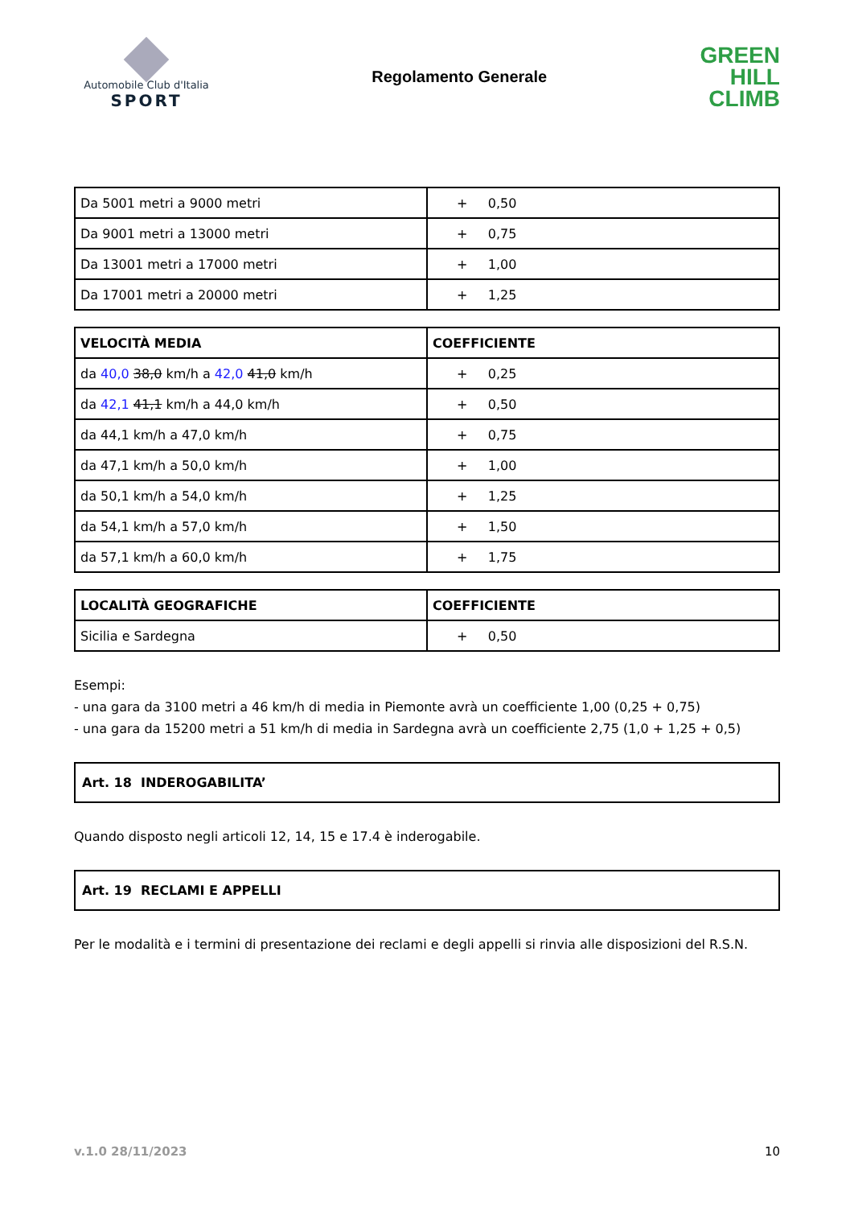Automobile Club d'Italia
SPORT
Regolamento Generale
GREEN
HILL
CLIMB
| Da 5001 metri a 9000 metri | + 0,50 |
| Da 9001 metri a 13000 metri | + 0,75 |
| Da 13001 metri a 17000 metri | + 1,00 |
| Da 17001 metri a 20000 metri | + 1,25 |
| VELOCITÀ MEDIA | COEFFICIENTE |
| --- | --- |
| da 40,0 38,0 km/h a 42,0 41,0 km/h | + 0,25 |
| da 42,1 41,1 km/h a 44,0 km/h | + 0,50 |
| da 44,1 km/h a 47,0 km/h | + 0,75 |
| da 47,1 km/h a 50,0 km/h | + 1,00 |
| da 50,1 km/h a 54,0 km/h | + 1,25 |
| da 54,1 km/h a 57,0 km/h | + 1,50 |
| da 57,1 km/h a 60,0 km/h | + 1,75 |
| LOCALITÀ GEOGRAFICHE | COEFFICIENTE |
| --- | --- |
| Sicilia e Sardegna | + 0,50 |
Esempi:
- una gara da 3100 metri a 46 km/h di media in Piemonte avrà un coefficiente 1,00 (0,25 + 0,75)
- una gara da 15200 metri a 51 km/h di media in Sardegna avrà un coefficiente 2,75 (1,0 + 1,25 + 0,5)
Art. 18 INDEROGABILITA’
Quando disposto negli articoli 12, 14, 15 e 17.4 è inderogabile.
Art. 19 RECLAMI E APPELLI
Per le modalità e i termini di presentazione dei reclami e degli appelli si rinvia alle disposizioni del R.S.N.
v.1.0 28/11/2023 10